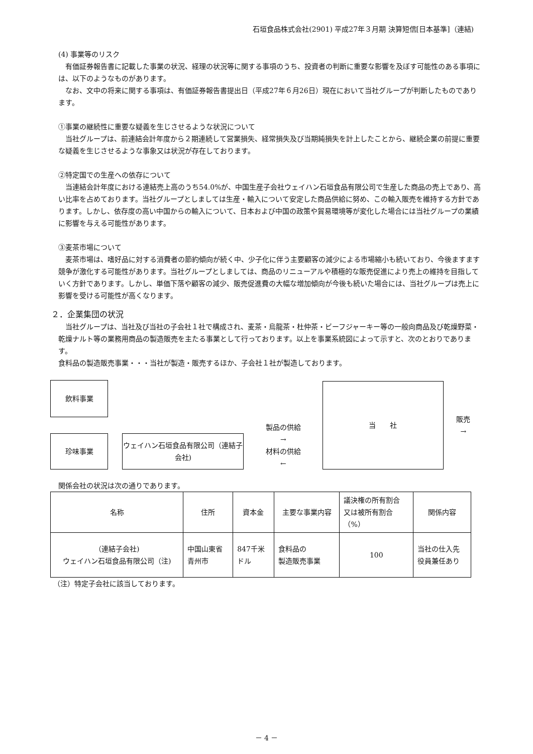石垣食品株式会社(2901) 平成27年３月期 決算短信[日本基準]（連結)
(4) 事業等のリスク
有価証券報告書に記載した事業の状況、経理の状況等に関する事項のうち、投資者の判断に重要な影響を及ぼす可能性のある事項には、以下のようなものがあります。
なお、文中の将来に関する事項は、有価証券報告書提出日（平成27年６月26日）現在において当社グループが判断したものであります。
①事業の継続性に重要な疑義を生じさせるような状況について
当社グループは、前連結会計年度から２期連続して営業損失、経常損失及び当期純損失を計上したことから、継続企業の前提に重要な疑義を生じさせるような事象又は状況が存在しております。
②特定国での生産への依存について
当連結会計年度における連結売上高のうち54.0%が、中国生産子会社ウェイハン石垣食品有限公司で生産した商品の売上であり、高い比率を占めております。当社グループとしましては生産・輸入について安定した商品供給に努め、この輸入販売を維持する方針であります。しかし、依存度の高い中国からの輸入について、日本および中国の政策や貿易環境等が変化した場合には当社グループの業績に影響を与える可能性があります。
③麦茶市場について
麦茶市場は、嗜好品に対する消費者の節約傾向が続く中、少子化に伴う主要顧客の減少による市場縮小も続いており、今後ますます競争が激化する可能性があります。当社グループとしましては、商品のリニューアルや積極的な販売促進により売上の維持を目指していく方針であります。しかし、単価下落や顧客の減少、販売促進費の大幅な増加傾向が今後も続いた場合には、当社グループは売上に影響を受ける可能性が高くなります。
２．企業集団の状況
当社グループは、当社及び当社の子会社１社で構成され、麦茶・烏龍茶・杜仲茶・ビーフジャーキー等の一般向商品及び乾燥野菜・乾燥ナルト等の業務用商品の製造販売を主たる事業として行っております。以上を事業系統図によって示すと、次のとおりであります。
食料品の製造販売事業・・・当社が製造・販売するほか、子会社１社が製造しております。
飲料事業
珍味事業
ウェイハン石垣食品有限公司（連結子会社)
製品の供給
→
材料の供給
←
当　　社
販売
→
関係会社の状況は次の通りであります。
| 名称 | 住所 | 資本金 | 主要な事業内容 | 議決権の所有割合 又は被所有割合 （%） | 関係内容 |
| --- | --- | --- | --- | --- | --- |
| （連結子会社) ウェイハン石垣食品有限公司（注) | 中国山東省 青州市 | 847千米 ドル | 食料品の 製造販売事業 | 100 | 当社の仕入先 役員兼任あり |
（注）特定子会社に該当しております。
－ 4 －